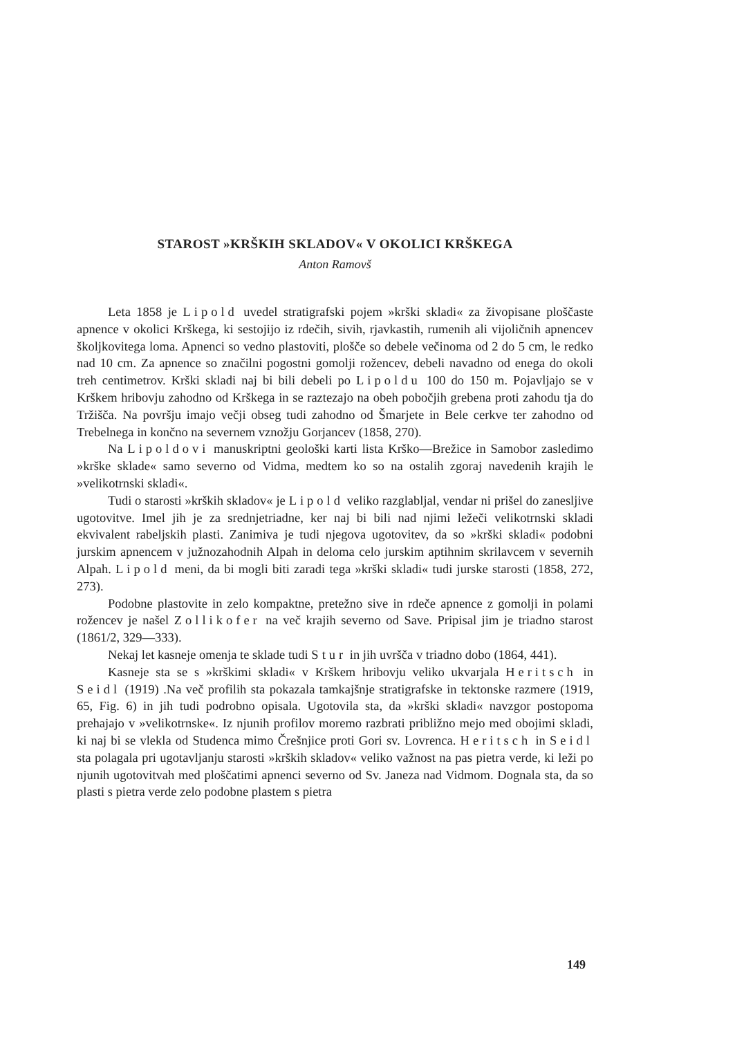STAROST »KRŠKIH SKLADOV« V OKOLICI KRŠKEGA
Anton Ramovš
Leta 1858 je Lipold uvedel stratigrafski pojem »krški skladi« za živopisane ploščaste apnence v okolici Krškega, ki sestojijo iz rdečih, sivih, rjavkastih, rumenih ali vijoličnih apnencev školjkovitega loma. Apnenci so vedno plastoviti, plošče so debele večinoma od 2 do 5 cm, le redko nad 10 cm. Za apnence so značilni pogostni gomolji rožencev, debeli navadno od enega do okoli treh centimetrov. Krški skladi naj bi bili debeli po Lipoldu 100 do 150 m. Pojavljajo se v Krškem hribovju zahodno od Krškega in se raztezajo na obeh pobočjih grebena proti zahodu tja do Tržišča. Na površju imajo večji obseg tudi zahodno od Šmarjete in Bele cerkve ter zahodno od Trebelnega in končno na severnem vznožju Gorjancev (1858, 270).
Na Lipoldovi manuskriptni geološki karti lista Krško—Brežice in Samobor zasledimo »krške sklade« samo severno od Vidma, medtem ko so na ostalih zgoraj navedenih krajih le »velikotrnski skladi«.
Tudi o starosti »krških skladov« je Lipold veliko razglabljal, vendar ni prišel do zanesljive ugotovitve. Imel jih je za srednjetriadne, ker naj bi bili nad njimi ležeči velikotrnski skladi ekvivalent rabeljskih plasti. Zanimiva je tudi njegova ugotovitev, da so »krški skladi« podobni jurskim apnencem v južnozahodnih Alpah in deloma celo jurskim aptihnim skrilavcem v severnih Alpah. Lipold meni, da bi mogli biti zaradi tega »krški skladi« tudi jurske starosti (1858, 272, 273).
Podobne plastovite in zelo kompaktne, pretežno sive in rdeče apnence z gomolji in polami rožencev je našel Zollikofer na več krajih severno od Save. Pripisal jim je triadno starost (1861/2, 329—333).
Nekaj let kasneje omenja te sklade tudi Stur in jih uvršča v triadno dobo (1864, 441).
Kasneje sta se s »krškimi skladi« v Krškem hribovju veliko ukvarjala Heritsch in Seidl (1919) .Na več profilih sta pokazala tamkajšnje stratigrafske in tektonske razmere (1919, 65, Fig. 6) in jih tudi podrobno opisala. Ugotovila sta, da »krški skladi« navzgor postopoma prehajajo v »velikotrnske«. Iz njunih profilov moremo razbrati približno mejo med obojimi skladi, ki naj bi se vlekla od Studenca mimo Črešnjice proti Gori sv. Lovrenca. Heritsch in Seidl sta polagala pri ugotavljanju starosti »krških skladov« veliko važnost na pas pietra verde, ki leži po njunih ugotovitvah med ploščatimi apnenci severno od Sv. Janeza nad Vidmom. Dognala sta, da so plasti s pietra verde zelo podobne plastem s pietra
149